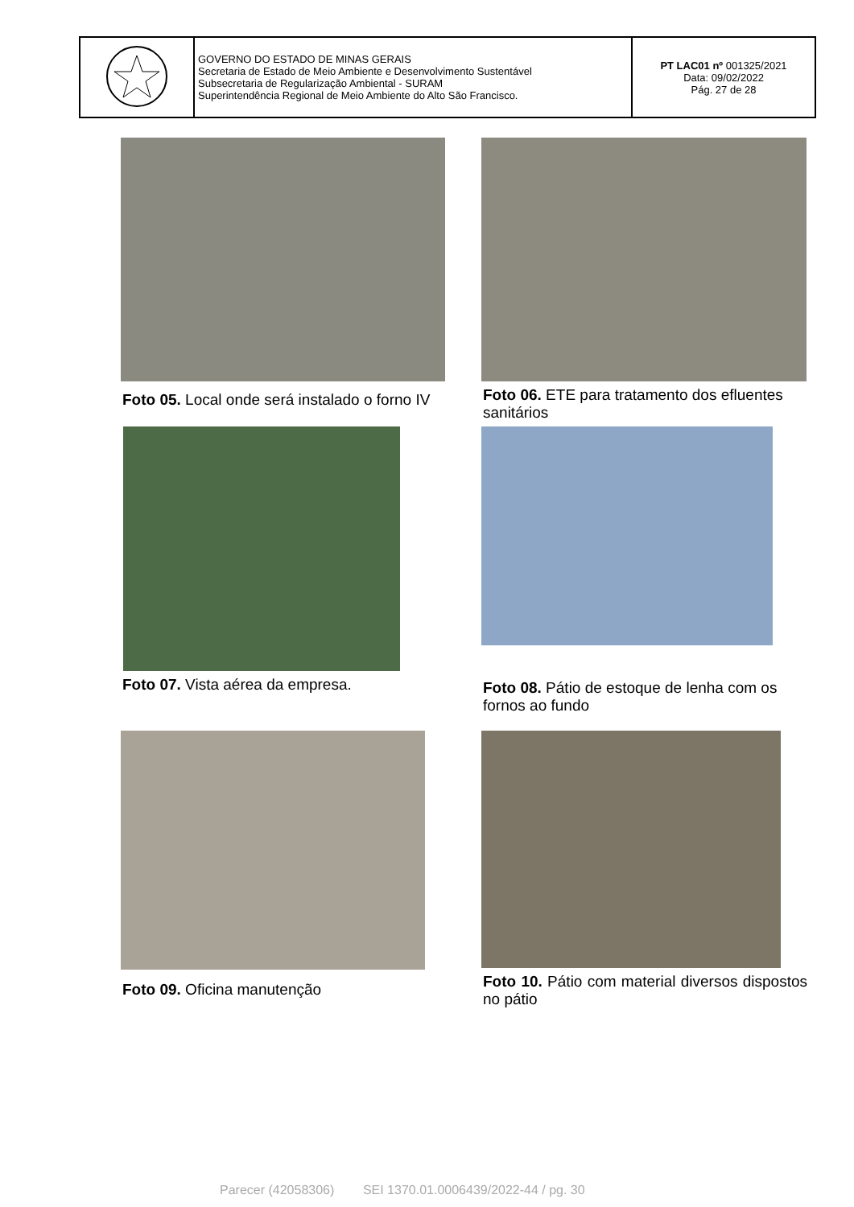| | GOVERNO DO ESTADO DE MINAS GERAIS Secretaria de Estado de Meio Ambiente e Desenvolvimento Sustentável Subsecretaria de Regularização Ambiental - SURAM Superintendência Regional de Meio Ambiente do Alto São Francisco. | PT LAC01 nº 001325/2021 Data: 09/02/2022 Pág. 27 de 28 |
Foto 05. Local onde será instalado o forno IV
Foto 06. ETE para tratamento dos efluentes sanitários
Foto 07. Vista aérea da empresa.
Foto 08. Pátio de estoque de lenha com os fornos ao fundo
Foto 09. Oficina manutenção
Foto 10. Pátio com material diversos dispostos no pátio
Parecer (42058306) SEI 1370.01.0006439/2022-44 / pg. 30